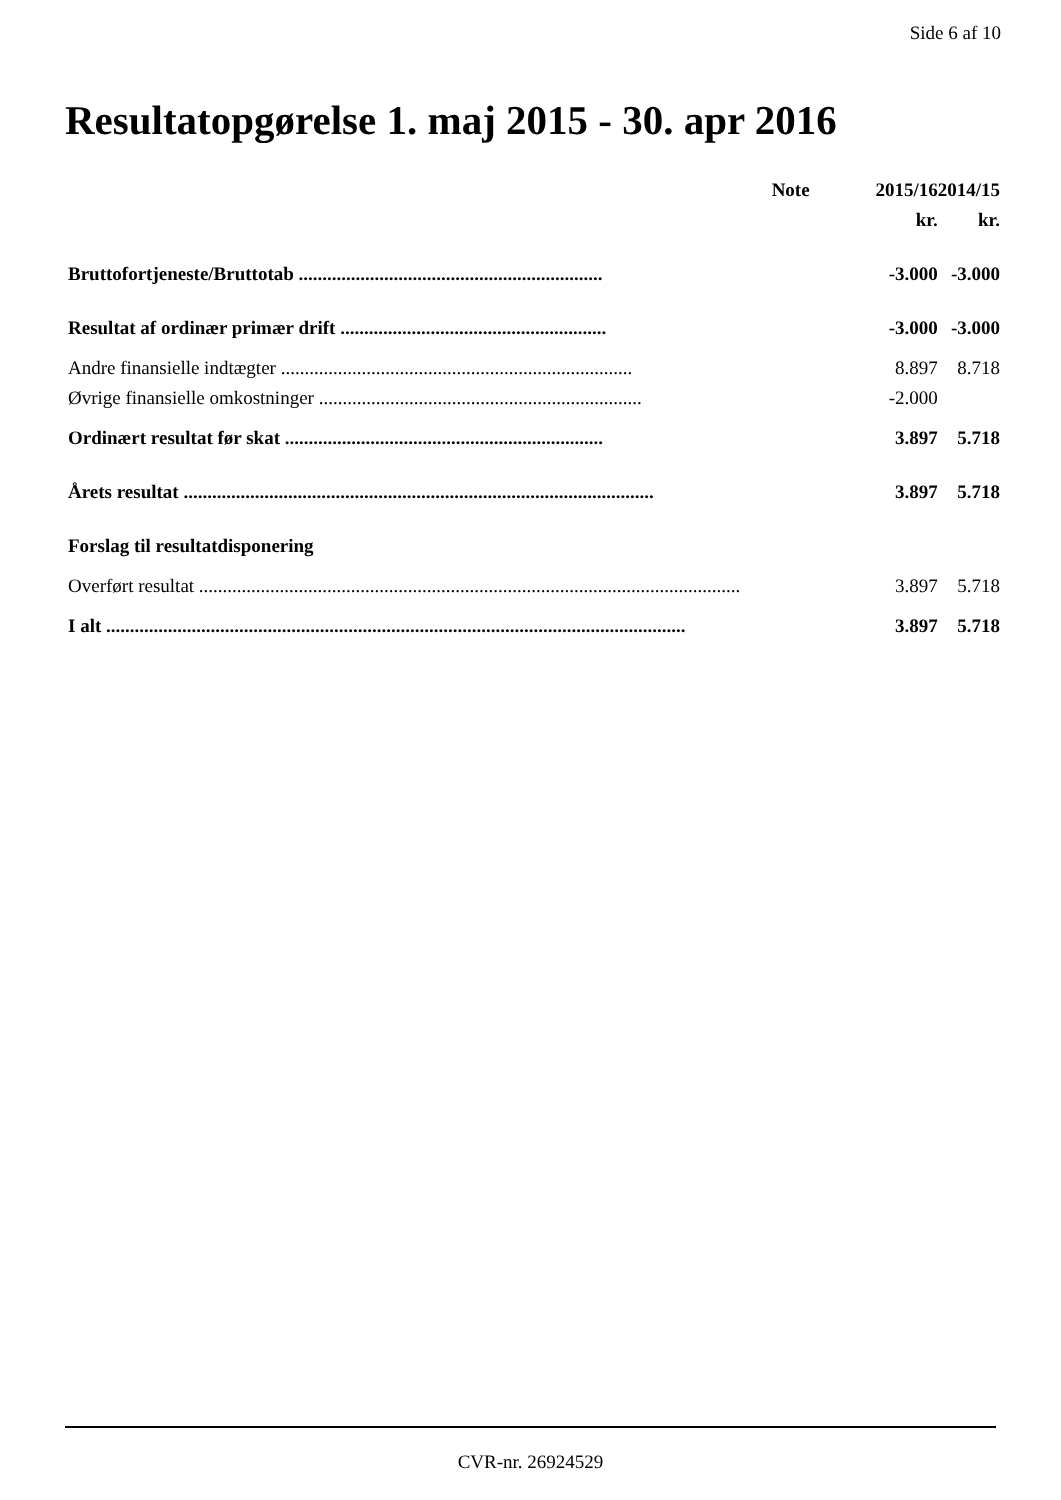Side 6 af 10
Resultatopgørelse 1. maj 2015 - 30. apr 2016
| | Note | 2015/16 | 2014/15 |
| --- | --- | --- | --- |
| | | kr. | kr. |
| Bruttofortjeneste/Bruttotab ................................................................ | | -3.000 | -3.000 |
| Resultat af ordinær primær drift ........................................................ | | -3.000 | -3.000 |
| Andre finansielle indtægter .......................................................................... | | 8.897 | 8.718 |
| Øvrige finansielle omkostninger .................................................................... | | -2.000 | |
| Ordinært resultat før skat ................................................................... | | 3.897 | 5.718 |
| Årets resultat ................................................................................................... | | 3.897 | 5.718 |
| Forslag til resultatdisponering | | | |
| Overført resultat .................................................................................................................. | | 3.897 | 5.718 |
| I alt .......................................................................................................................... | | 3.897 | 5.718 |
CVR-nr. 26924529